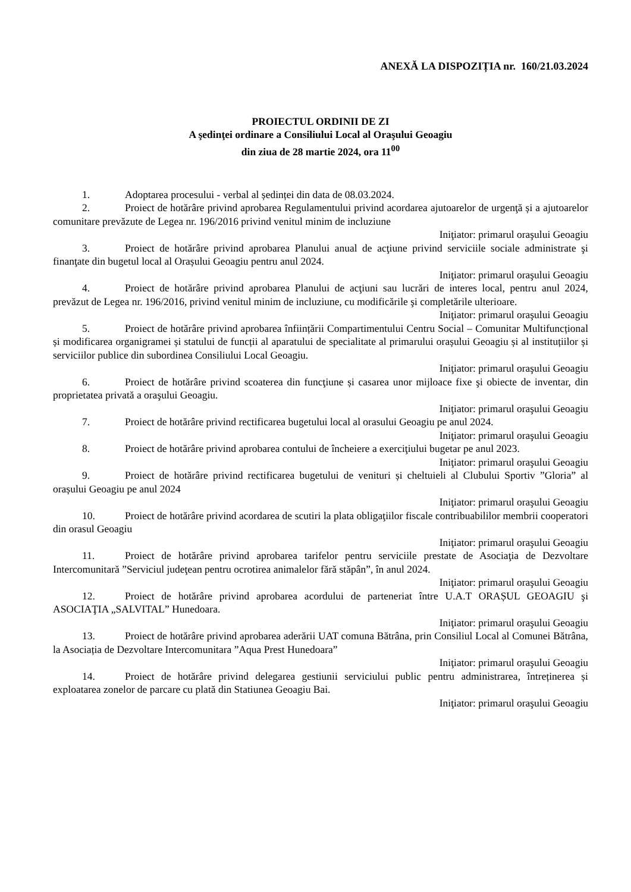ANEXĂ LA DISPOZIȚIA nr. 160/21.03.2024
PROIECTUL ORDINII DE ZI
A şedinţei ordinare a Consiliului Local al Oraşului Geoagiu
din ziua de 28 martie 2024, ora 11<sup>00</sup>
1. Adoptarea procesului - verbal al ședinței din data de 08.03.2024.
2. Proiect de hotărâre privind aprobarea Regulamentului privind acordarea ajutoarelor de urgenţă și a ajutoarelor comunitare prevăzute de Legea nr. 196/2016 privind venitul minim de incluziune
Iniţiator: primarul oraşului Geoagiu
3. Proiect de hotărâre privind aprobarea Planului anual de acţiune privind serviciile sociale administrate şi finanţate din bugetul local al Orașului Geoagiu pentru anul 2024.
Iniţiator: primarul oraşului Geoagiu
4. Proiect de hotărâre privind aprobarea Planului de acţiuni sau lucrări de interes local, pentru anul 2024, prevăzut de Legea nr. 196/2016, privind venitul minim de incluziune, cu modificările şi completările ulterioare.
Iniţiator: primarul oraşului Geoagiu
5. Proiect de hotărâre privind aprobarea înființării Compartimentului Centru Social – Comunitar Multifuncțional și modificarea organigramei și statului de funcții al aparatului de specialitate al primarului orașului Geoagiu și al instituțiilor și serviciilor publice din subordinea Consiliului Local Geoagiu.
Iniţiator: primarul oraşului Geoagiu
6. Proiect de hotărâre privind scoaterea din funcţiune și casarea unor mijloace fixe şi obiecte de inventar, din proprietatea privată a oraşului Geoagiu.
Iniţiator: primarul oraşului Geoagiu
7. Proiect de hotărâre privind rectificarea bugetului local al orasului Geoagiu pe anul 2024.
Iniţiator: primarul oraşului Geoagiu
8. Proiect de hotărâre privind aprobarea contului de încheiere a exerciţiului bugetar pe anul 2023.
Iniţiator: primarul oraşului Geoagiu
9. Proiect de hotărâre privind rectificarea bugetului de venituri și cheltuieli al Clubului Sportiv ”Gloria” al orașului Geoagiu pe anul 2024
Iniţiator: primarul oraşului Geoagiu
10. Proiect de hotărâre privind acordarea de scutiri la plata obligaţiilor fiscale contribuabililor membrii cooperatori din orasul Geoagiu
Iniţiator: primarul oraşului Geoagiu
11. Proiect de hotărâre privind aprobarea tarifelor pentru serviciile prestate de Asociaţia de Dezvoltare Intercomunitară ”Serviciul judeţean pentru ocrotirea animalelor fără stăpân”, în anul 2024.
Iniţiator: primarul oraşului Geoagiu
12. Proiect de hotărâre privind aprobarea acordului de parteneriat între U.A.T ORAȘUL GEOAGIU şi ASOCIAŢIA „SALVITAL” Hunedoara.
Iniţiator: primarul oraşului Geoagiu
13. Proiect de hotărâre privind aprobarea aderării UAT comuna Bătrâna, prin Consiliul Local al Comunei Bătrâna, la Asociația de Dezvoltare Intercomunitara ”Aqua Prest Hunedoara”
Iniţiator: primarul oraşului Geoagiu
14. Proiect de hotărâre privind delegarea gestiunii serviciului public pentru administrarea, întreținerea și exploatarea zonelor de parcare cu plată din Statiunea Geoagiu Bai.
Iniţiator: primarul oraşului Geoagiu